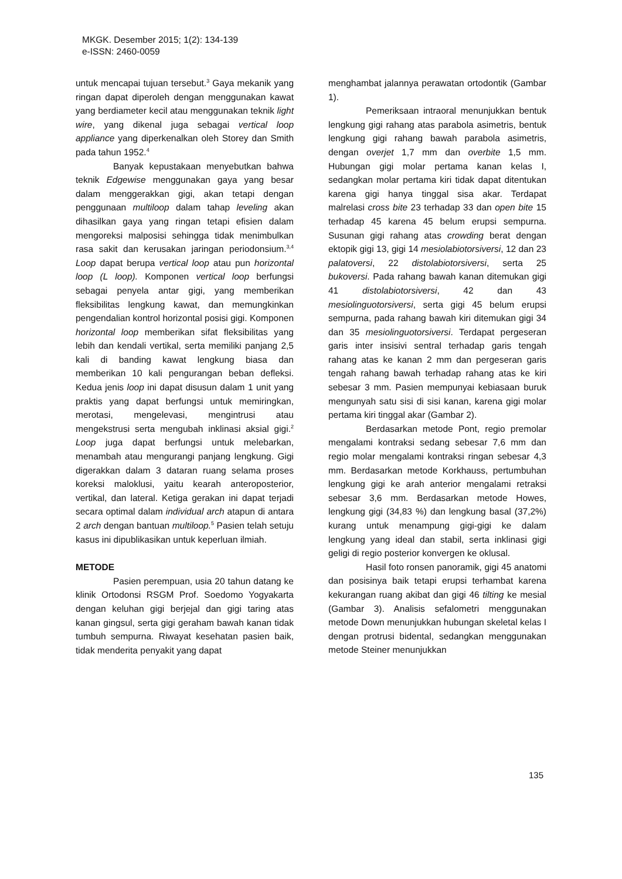MKGK. Desember 2015; 1(2): 134-139
e-ISSN: 2460-0059
untuk mencapai tujuan tersebut.<sup>3</sup> Gaya mekanik yang ringan dapat diperoleh dengan menggunakan kawat yang berdiameter kecil atau menggunakan teknik light wire, yang dikenal juga sebagai vertical loop appliance yang diperkenalkan oleh Storey dan Smith pada tahun 1952.<sup>4</sup>
Banyak kepustakaan menyebutkan bahwa teknik Edgewise menggunakan gaya yang besar dalam menggerakkan gigi, akan tetapi dengan penggunaan multiloop dalam tahap leveling akan dihasilkan gaya yang ringan tetapi efisien dalam mengoreksi malposisi sehingga tidak menimbulkan rasa sakit dan kerusakan jaringan periodonsium.<sup>3,4</sup> Loop dapat berupa vertical loop atau pun horizontal loop (L loop). Komponen vertical loop berfungsi sebagai penyela antar gigi, yang memberikan fleksibilitas lengkung kawat, dan memungkinkan pengendalian kontrol horizontal posisi gigi. Komponen horizontal loop memberikan sifat fleksibilitas yang lebih dan kendali vertikal, serta memiliki panjang 2,5 kali di banding kawat lengkung biasa dan memberikan 10 kali pengurangan beban defleksi. Kedua jenis loop ini dapat disusun dalam 1 unit yang praktis yang dapat berfungsi untuk memiringkan, merotasi, mengelevasi, mengintrusi atau mengekstrusi serta mengubah inklinasi aksial gigi.<sup>2</sup> Loop juga dapat berfungsi untuk melebarkan, menambah atau mengurangi panjang lengkung. Gigi digerakkan dalam 3 dataran ruang selama proses koreksi maloklusi, yaitu kearah anteroposterior, vertikal, dan lateral. Ketiga gerakan ini dapat terjadi secara optimal dalam individual arch atapun di antara 2 arch dengan bantuan multiloop.<sup>5</sup> Pasien telah setuju kasus ini dipublikasikan untuk keperluan ilmiah.
METODE
Pasien perempuan, usia 20 tahun datang ke klinik Ortodonsi RSGM Prof. Soedomo Yogyakarta dengan keluhan gigi berjejal dan gigi taring atas kanan gingsul, serta gigi geraham bawah kanan tidak tumbuh sempurna. Riwayat kesehatan pasien baik, tidak menderita penyakit yang dapat
menghambat jalannya perawatan ortodontik (Gambar 1).
Pemeriksaan intraoral menunjukkan bentuk lengkung gigi rahang atas parabola asimetris, bentuk lengkung gigi rahang bawah parabola asimetris, dengan overjet 1,7 mm dan overbite 1,5 mm. Hubungan gigi molar pertama kanan kelas I, sedangkan molar pertama kiri tidak dapat ditentukan karena gigi hanya tinggal sisa akar. Terdapat malrelasi cross bite 23 terhadap 33 dan open bite 15 terhadap 45 karena 45 belum erupsi sempurna. Susunan gigi rahang atas crowding berat dengan ektopik gigi 13, gigi 14 mesiolabiotorsiversi, 12 dan 23 palatoversi, 22 distolabiotorsiversi, serta 25 bukoversi. Pada rahang bawah kanan ditemukan gigi 41 distolabiotorsiversi, 42 dan 43 mesiolinguotorsiversi, serta gigi 45 belum erupsi sempurna, pada rahang bawah kiri ditemukan gigi 34 dan 35 mesiolinguotorsiversi. Terdapat pergeseran garis inter insisivi sentral terhadap garis tengah rahang atas ke kanan 2 mm dan pergeseran garis tengah rahang bawah terhadap rahang atas ke kiri sebesar 3 mm. Pasien mempunyai kebiasaan buruk mengunyah satu sisi di sisi kanan, karena gigi molar pertama kiri tinggal akar (Gambar 2).
Berdasarkan metode Pont, regio premolar mengalami kontraksi sedang sebesar 7,6 mm dan regio molar mengalami kontraksi ringan sebesar 4,3 mm. Berdasarkan metode Korkhauss, pertumbuhan lengkung gigi ke arah anterior mengalami retraksi sebesar 3,6 mm. Berdasarkan metode Howes, lengkung gigi (34,83 %) dan lengkung basal (37,2%) kurang untuk menampung gigi-gigi ke dalam lengkung yang ideal dan stabil, serta inklinasi gigi geligi di regio posterior konvergen ke oklusal.
Hasil foto ronsen panoramik, gigi 45 anatomi dan posisinya baik tetapi erupsi terhambat karena kekurangan ruang akibat dan gigi 46 tilting ke mesial (Gambar 3). Analisis sefalometri menggunakan metode Down menunjukkan hubungan skeletal kelas I dengan protrusi bidental, sedangkan menggunakan metode Steiner menunjukkan
135